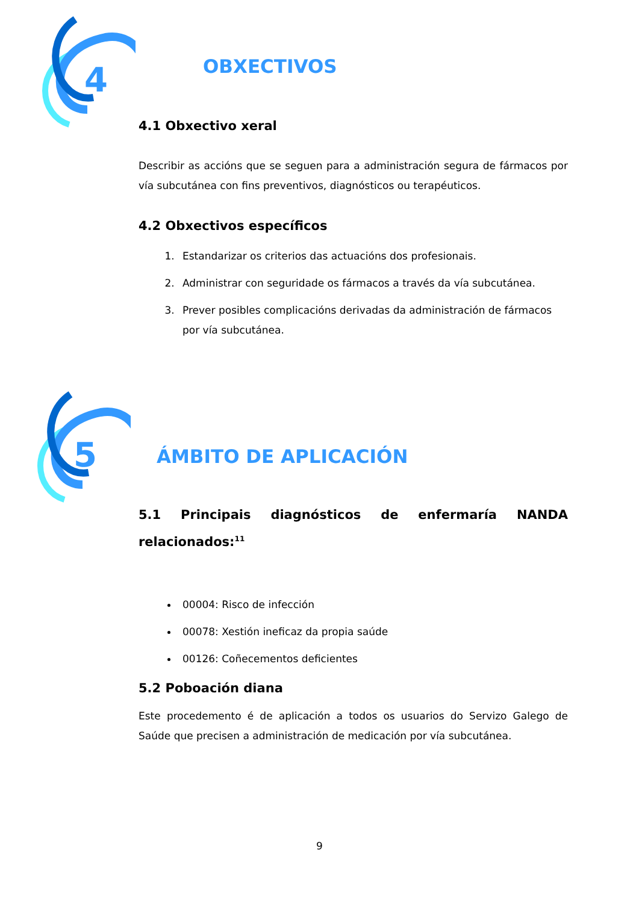4
OBXECTIVOS
4.1 Obxectivo xeral
Describir as accións que se seguen para a administración segura de fármacos por vía subcutánea con fins preventivos, diagnósticos ou terapéuticos.
4.2 Obxectivos específicos
1. Estandarizar os criterios das actuacións dos profesionais.
2. Administrar con seguridade os fármacos a través da vía subcutánea.
3. Prever posibles complicacións derivadas da administración de fármacos por vía subcutánea.
5
ÁMBITO DE APLICACIÓN
5.1 Principais diagnósticos de enfermaría NANDA
relacionados:<sup>11</sup>
00004: Risco de infección
00078: Xestión ineficaz da propia saúde
00126: Coñecementos deficientes
5.2 Poboación diana
Este procedemento é de aplicación a todos os usuarios do Servizo Galego de Saúde que precisen a administración de medicación por vía subcutánea.
9